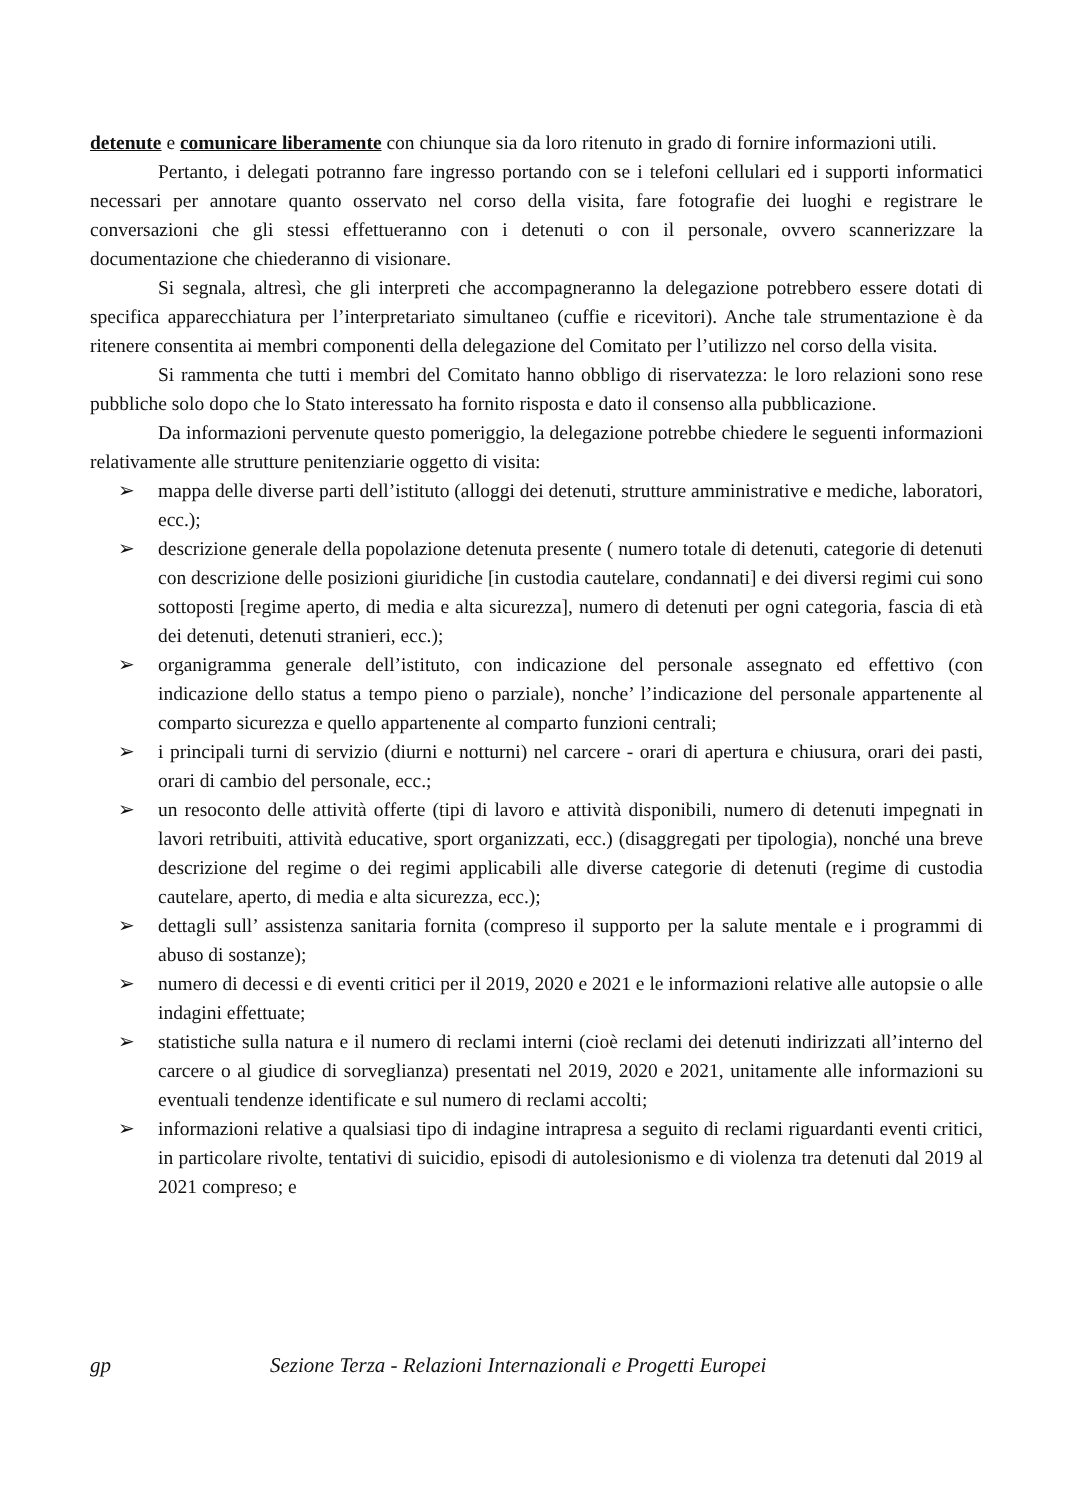detenute e comunicare liberamente con chiunque sia da loro ritenuto in grado di fornire informazioni utili.
Pertanto, i delegati potranno fare ingresso portando con se i telefoni cellulari ed i supporti informatici necessari per annotare quanto osservato nel corso della visita, fare fotografie dei luoghi e registrare le conversazioni che gli stessi effettueranno con i detenuti o con il personale, ovvero scannerizzare la documentazione che chiederanno di visionare.
Si segnala, altresì, che gli interpreti che accompagneranno la delegazione potrebbero essere dotati di specifica apparecchiatura per l’interpretariato simultaneo (cuffie e ricevitori). Anche tale strumentazione è da ritenere consentita ai membri componenti della delegazione del Comitato per l’utilizzo nel corso della visita.
Si rammenta che tutti i membri del Comitato hanno obbligo di riservatezza: le loro relazioni sono rese pubbliche solo dopo che lo Stato interessato ha fornito risposta e dato il consenso alla pubblicazione.
Da informazioni pervenute questo pomeriggio, la delegazione potrebbe chiedere le seguenti informazioni relativamente alle strutture penitenziarie oggetto di visita:
➢ mappa delle diverse parti dell’istituto (alloggi dei detenuti, strutture amministrative e mediche, laboratori, ecc.);
➢ descrizione generale della popolazione detenuta presente ( numero totale di detenuti, categorie di detenuti con descrizione delle posizioni giuridiche [in custodia cautelare, condannati] e dei diversi regimi cui sono sottoposti [regime aperto, di media e alta sicurezza], numero di detenuti per ogni categoria, fascia di età dei detenuti, detenuti stranieri, ecc.);
➢ organigramma generale dell’istituto, con indicazione del personale assegnato ed effettivo (con indicazione dello status a tempo pieno o parziale), nonche’ l’indicazione del personale appartenente al comparto sicurezza e quello appartenente al comparto funzioni centrali;
➢ i principali turni di servizio (diurni e notturni) nel carcere - orari di apertura e chiusura, orari dei pasti, orari di cambio del personale, ecc.;
➢ un resoconto delle attività offerte (tipi di lavoro e attività disponibili, numero di detenuti impegnati in lavori retribuiti, attività educative, sport organizzati, ecc.) (disaggregati per tipologia), nonché una breve descrizione del regime o dei regimi applicabili alle diverse categorie di detenuti (regime di custodia cautelare, aperto, di media e alta sicurezza, ecc.);
➢ dettagli sull’ assistenza sanitaria fornita (compreso il supporto per la salute mentale e i programmi di abuso di sostanze);
➢ numero di decessi e di eventi critici per il 2019, 2020 e 2021 e le informazioni relative alle autopsie o alle indagini effettuate;
➢ statistiche sulla natura e il numero di reclami interni (cioè reclami dei detenuti indirizzati all’interno del carcere o al giudice di sorveglianza) presentati nel 2019, 2020 e 2021, unitamente alle informazioni su eventuali tendenze identificate e sul numero di reclami accolti;
➢ informazioni relative a qualsiasi tipo di indagine intrapresa a seguito di reclami riguardanti eventi critici, in particolare rivolte, tentativi di suicidio, episodi di autolesionismo e di violenza tra detenuti dal 2019 al 2021 compreso; e
gp Sezione Terza - Relazioni Internazionali e Progetti Europei